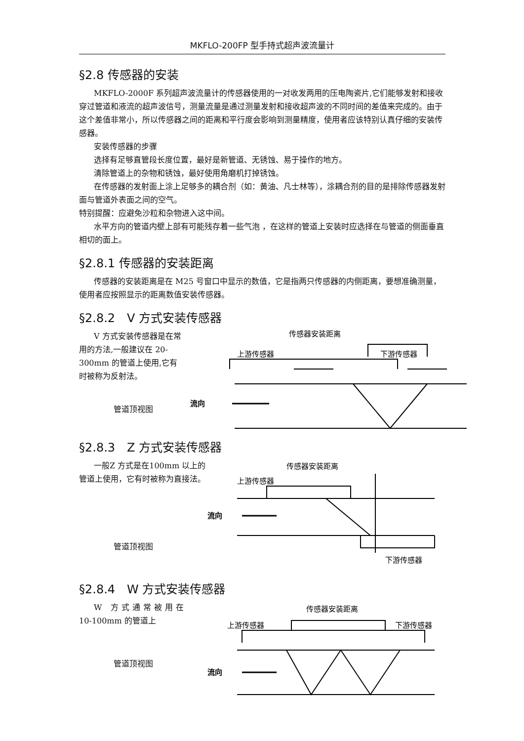MKFLO-200FP 型手持式超声波流量计
§2.8 传感器的安装
MKFLO-2000F 系列超声波流量计的传感器使用的一对收发两用的压电陶瓷片,它们能够发射和接收穿过管道和液流的超声波信号，测量流量是通过测量发射和接收超声波的不同时间的差值来完成的。由于这个差值非常小，所以传感器之间的距离和平行度会影响到测量精度，使用者应该特别认真仔细的安装传感器。
安装传感器的步骤
选择有足够直管段长度位置，最好是新管道、无锈蚀、易于操作的地方。
清除管道上的杂物和锈蚀，最好使用角磨机打掉锈蚀。
在传感器的发射面上涂上足够多的耦合剂（如：黄油、凡士林等），涂耦合剂的目的是排除传感器发射面与管道外表面之间的空气。
特别提醒：应避免沙粒和杂物进入这中间。
水平方向的管道内壁上部有可能残存着一些气泡 ，在这样的管道上安装时应选择在与管道的侧面垂直相切的面上。
§2.8.1 传感器的安装距离
传感器的安装距离是在 M25 号窗口中显示的数值，它是指两只传感器的内侧距离，要想准确测量，使用者应按照显示的距离数值安装传感器。
§2.8.2　V 方式安装传感器
V 方式安装传感器是在常用的方法,一般建议在 20-300mm 的管道上使用,它有时被称为反射法。
管道顶视图
传感器安装距离
上游传感器
下游传感器
流向
§2.8.3　Z 方式安装传感器
一般Z 方式是在100mm 以上的管道上使用，它有时被称为直接法。
管道顶视图
传感器安装距离
上游传感器
下游传感器
流向
§2.8.4　W 方式安装传感器
W 方式通常被用在
10-100mm 的管道上
管道顶视图
传感器安装距离
上游传感器
下游传感器
流向